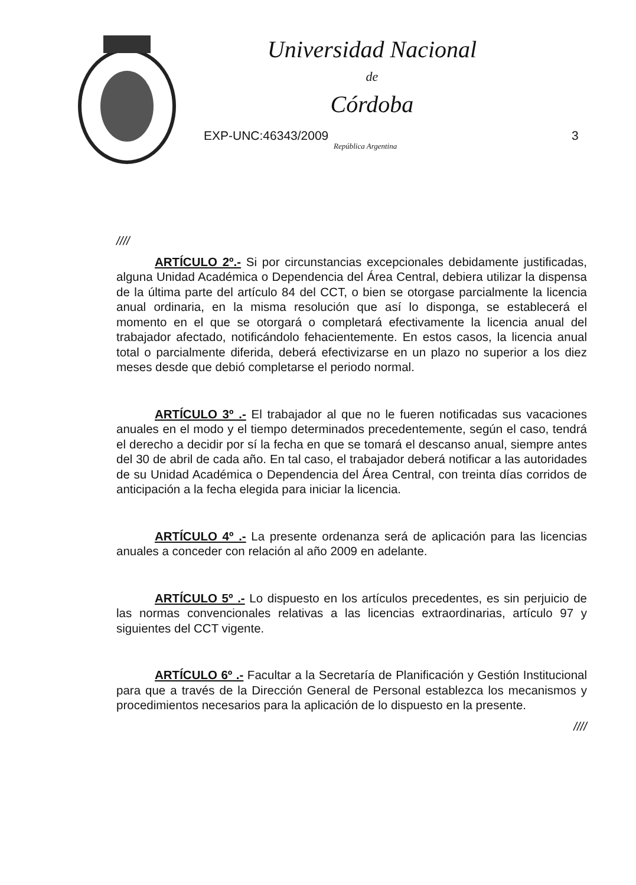Universidad Nacional
de
Córdoba
EXP-UNC:46343/2009
República Argentina
3
////
ARTÍCULO 2º.- Si por circunstancias excepcionales debidamente justificadas, alguna Unidad Académica o Dependencia del Área Central, debiera utilizar la dispensa de la última parte del artículo 84 del CCT, o bien se otorgase parcialmente la licencia anual ordinaria, en la misma resolución que así lo disponga, se establecerá el momento en el que se otorgará o completará efectivamente la licencia anual del trabajador afectado, notificándolo fehacientemente. En estos casos, la licencia anual total o parcialmente diferida, deberá efectivizarse en un plazo no superior a los diez meses desde que debió completarse el periodo normal.
ARTÍCULO 3º .- El trabajador al que no le fueren notificadas sus vacaciones anuales en el modo y el tiempo determinados precedentemente, según el caso, tendrá el derecho a decidir por sí la fecha en que se tomará el descanso anual, siempre antes del 30 de abril de cada año. En tal caso, el trabajador deberá notificar a las autoridades de su Unidad Académica o Dependencia del Área Central, con treinta días corridos de anticipación a la fecha elegida para iniciar la licencia.
ARTÍCULO 4º .- La presente ordenanza será de aplicación para las licencias anuales a conceder con relación al año 2009 en adelante.
ARTÍCULO 5º .- Lo dispuesto en los artículos precedentes, es sin perjuicio de las normas convencionales relativas a las licencias extraordinarias, artículo 97 y siguientes del CCT vigente.
ARTÍCULO 6º .- Facultar a la Secretaría de Planificación y Gestión Institucional para que a través de la Dirección General de Personal establezca los mecanismos y procedimientos necesarios para la aplicación de lo dispuesto en la presente.
////